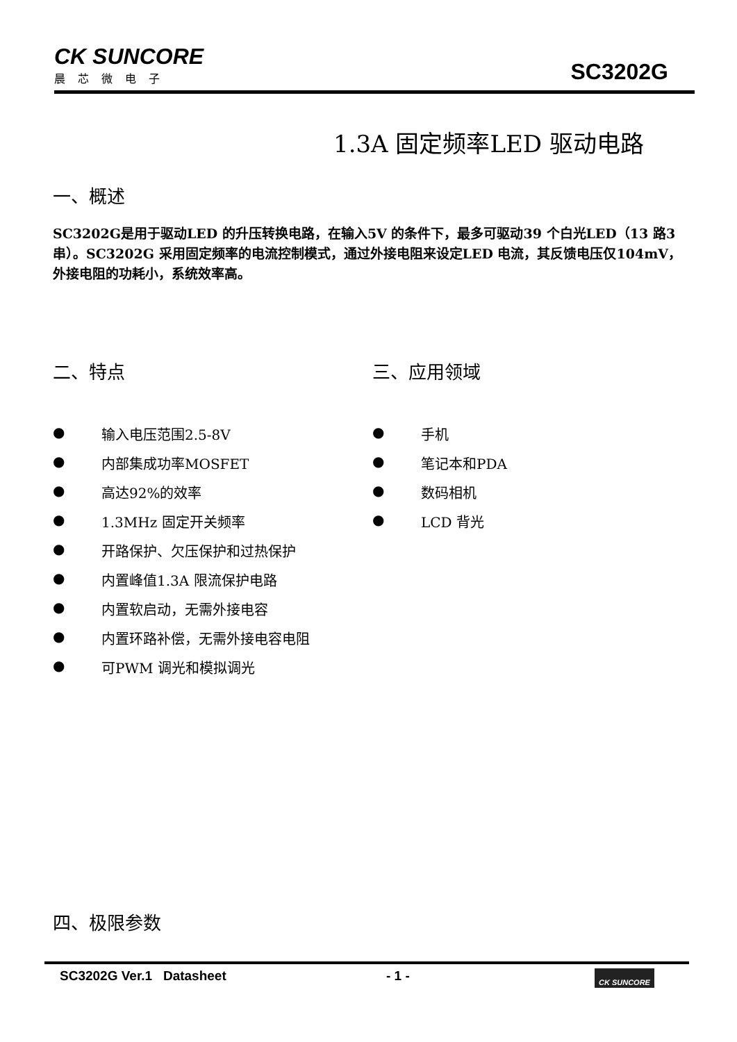CK SUNCORE
晨芯微电子
SC3202G
1.3A 固定频率LED 驱动电路
一、概述
SC3202G是用于驱动LED 的升压转换电路，在输入5V 的条件下，最多可驱动39 个白光LED（13 路3 串）。SC3202G 采用固定频率的电流控制模式，通过外接电阻来设定LED 电流，其反馈电压仅104mV，外接电阻的功耗小，系统效率高。
二、特点
● 输入电压范围2.5-8V
● 内部集成功率MOSFET
● 高达92%的效率
● 1.3MHz 固定开关频率
● 开路保护、欠压保护和过热保护
● 内置峰值1.3A 限流保护电路
● 内置软启动，无需外接电容
● 内置环路补偿，无需外接电容电阻
● 可PWM 调光和模拟调光
三、应用领域
● 手机
● 笔记本和PDA
● 数码相机
● LCD 背光
四、极限参数
SC3202G Ver.1 Datasheet - 1 -
CK SUNCORE